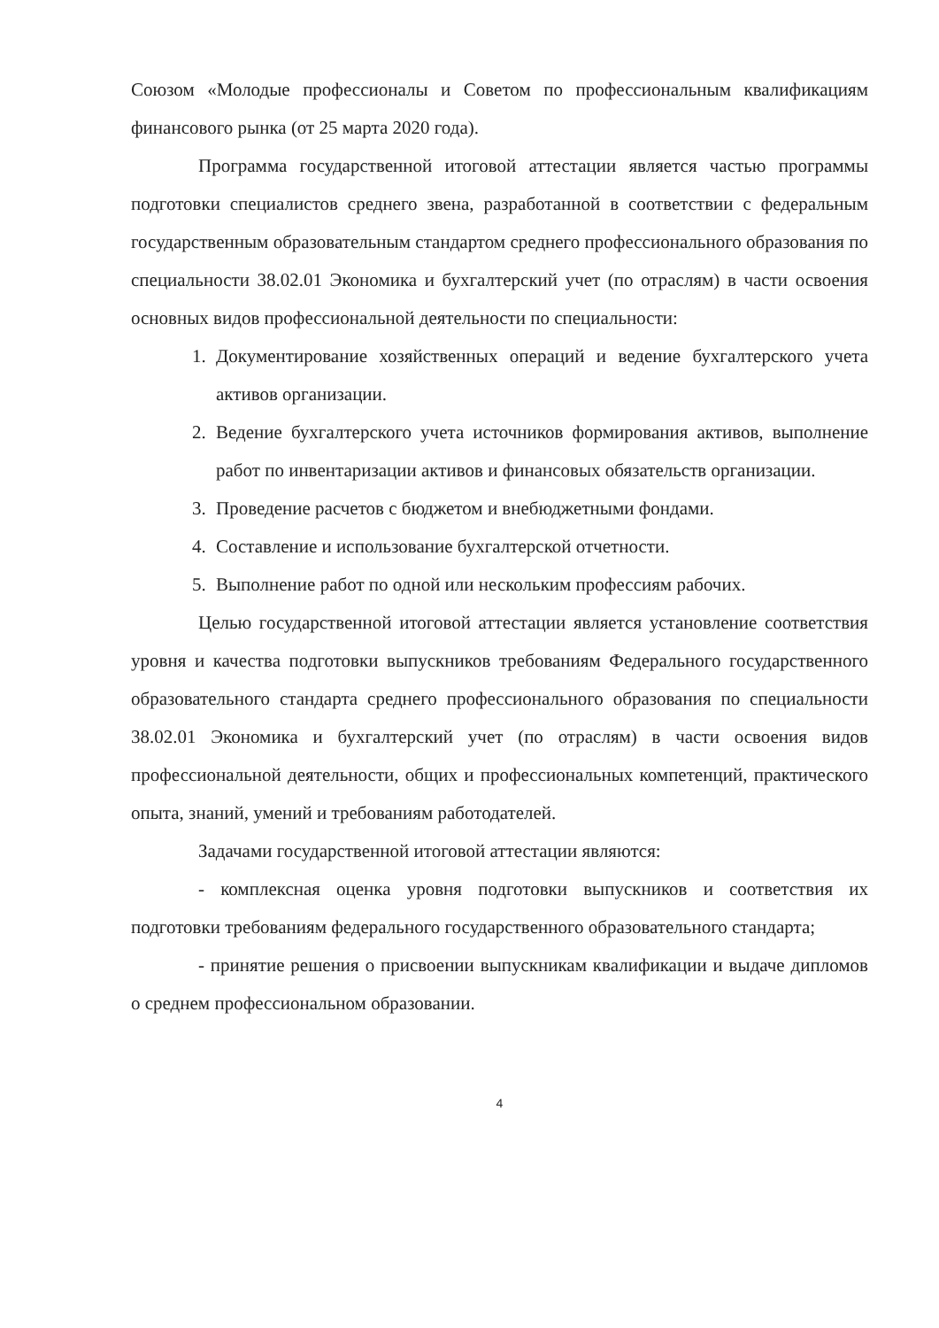Союзом «Молодые профессионалы и Советом по профессиональным квалификациям финансового рынка (от 25 марта 2020 года).
Программа государственной итоговой аттестации является частью программы подготовки специалистов среднего звена, разработанной в соответствии с федеральным государственным образовательным стандартом среднего профессионального образования по специальности 38.02.01 Экономика и бухгалтерский учет (по отраслям) в части освоения основных видов профессиональной деятельности по специальности:
1. Документирование хозяйственных операций и ведение бухгалтерского учета активов организации.
2. Ведение бухгалтерского учета источников формирования активов, выполнение работ по инвентаризации активов и финансовых обязательств организации.
3. Проведение расчетов с бюджетом и внебюджетными фондами.
4. Составление и использование бухгалтерской отчетности.
5. Выполнение работ по одной или нескольким профессиям рабочих.
Целью государственной итоговой аттестации является установление соответствия уровня и качества подготовки выпускников требованиям Федерального государственного образовательного стандарта среднего профессионального образования по специальности 38.02.01 Экономика и бухгалтерский учет (по отраслям) в части освоения видов профессиональной деятельности, общих и профессиональных компетенций, практического опыта, знаний, умений и требованиям работодателей.
Задачами государственной итоговой аттестации являются:
- комплексная оценка уровня подготовки выпускников и соответствия их подготовки требованиям федерального государственного образовательного стандарта;
- принятие решения о присвоении выпускникам квалификации и выдаче дипломов о среднем профессиональном образовании.
4